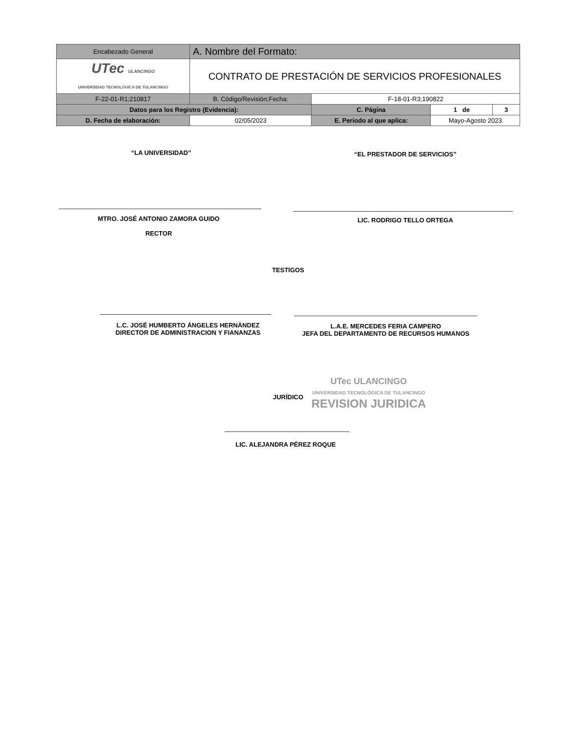| Encabezado General | A. Nombre del Formato: | | | | |
| UTec ULANCINGO UNIVERSIDAD TECNOLÓGICA DE TULANCINGO | CONTRATO DE PRESTACIÓN DE SERVICIOS PROFESIONALES | | | | |
| F-22-01-R1;210817 | B. Código/Revisión;Fecha: | | F-18-01-R3;190822 | | |
| Datos para los Registro (Evidencia): | | | C. Página | 1 de | 3 |
| D. Fecha de elaboración: | 02/05/2023 | E. Periodo al que aplica: | | Mayo-Agosto 2023 | |
“LA UNIVERSIDAD” “EL PRESTADOR DE SERVICIOS”
MTRO. JOSÉ ANTONIO ZAMORA GUIDO
RECTOR
LIC. RODRIGO TELLO ORTEGA
TESTIGOS
L.C. JOSÉ HUMBERTO ÁNGELES HERNÀNDEZ
DIRECTOR DE ADMINISTRACION Y FIANANZAS
L.A.E. MERCEDES FERIA CAMPERO
JEFA DEL DEPARTAMENTO DE RECURSOS HUMANOS
JURÍDICO
UTec ULANCINGO
UNIVERSIDAD TECNOLÓGICA DE TULANCINGO
REVISION JURIDICA
LIC. ALEJANDRA PÉREZ ROQUE